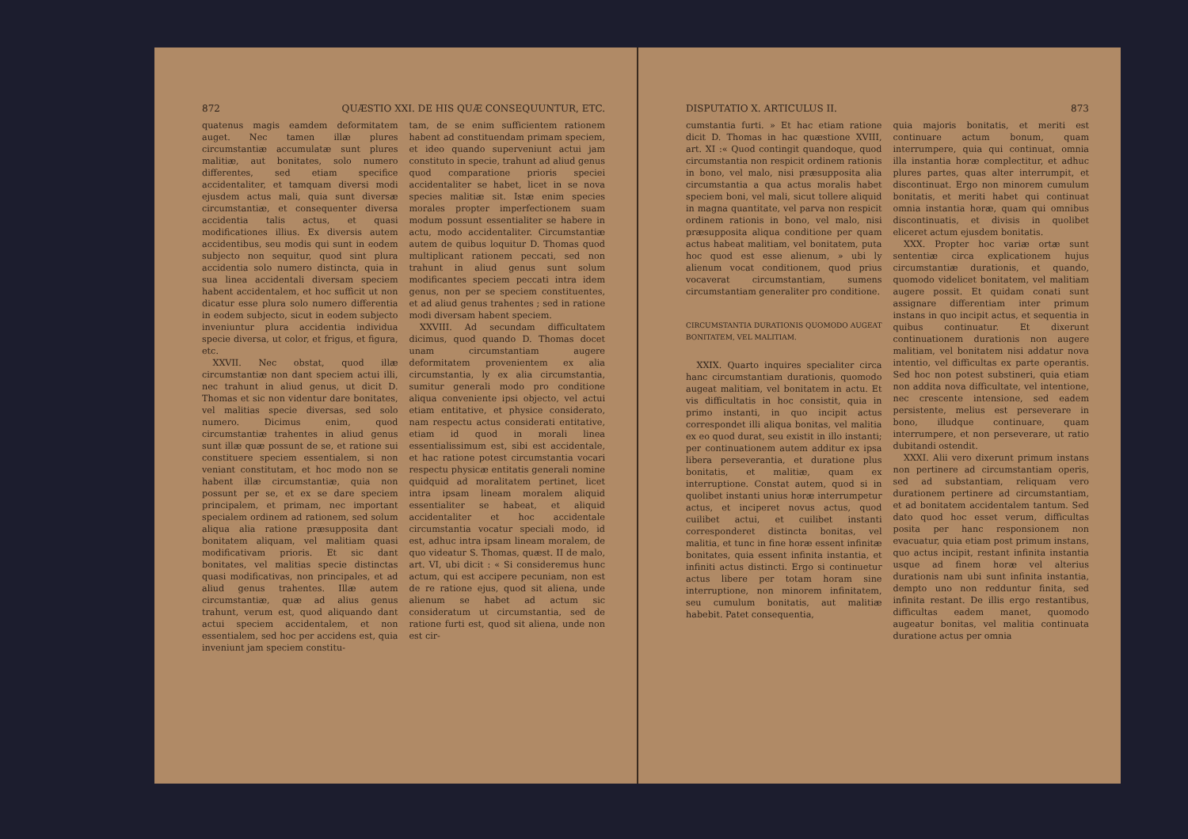872 QUÆSTIO XXI. DE HIS QUÆ CONSEQUUNTUR, ETC.
quatenus magis eamdem deformitatem auget. Nec tamen illæ plures circumstantiæ accumulatæ sunt plures malitiæ, aut bonitates, solo numero differentes, sed etiam specifice accidentaliter, et tamquam diversi modi ejusdem actus mali, quia sunt diversæ circumstantiæ, et consequenter diversa accidentia talis actus, et quasi modificationes illius. Ex diversis autem accidentibus, seu modis qui sunt in eodem subjecto non sequitur, quod sint plura accidentia solo numero distincta, quia in sua linea accidentali diversam speciem habent accidentalem, et hoc sufficit ut non dicatur esse plura solo numero differentia in eodem subjecto, sicut in eodem subjecto inveniuntur plura accidentia individua specie diversa, ut color, et frigus, et figura, etc.
XXVII. Nec obstat, quod illæ circumstantiæ non dant speciem actui illi, nec trahunt in aliud genus, ut dicit D. Thomas et sic non videntur dare bonitates, vel malitias specie diversas, sed solo numero. Dicimus enim, quod circumstantiæ trahentes in aliud genus sunt illæ quæ possunt de se, et ratione sui constituere speciem essentialem, si non veniant constitutam, et hoc modo non se habent illæ circumstantiæ, quia non possunt per se, et ex se dare speciem principalem, et primam, nec important specialem ordinem ad rationem, sed solum aliqua alia ratione præsupposita dant bonitatem aliquam, vel malitiam quasi modificativam prioris. Et sic dant bonitates, vel malitias specie distinctas quasi modificativas, non principales, et ad aliud genus trahentes. Illæ autem circumstantiæ, quæ ad alius genus trahunt, verum est, quod aliquando dant actui speciem accidentalem, et non essentialem, sed hoc per accidens est, quia inveniunt jam speciem constitu-
tam, de se enim sufficientem rationem habent ad constituendam primam speciem, et ideo quando superveniunt actui jam constituto in specie, trahunt ad aliud genus quod comparatione prioris speciei accidentaliter se habet, licet in se nova species malitiæ sit. Istæ enim species morales propter imperfectionem suam modum possunt essentialiter se habere in actu, modo accidentaliter. Circumstantiæ autem de quibus loquitur D. Thomas quod multiplicant rationem peccati, sed non trahunt in aliud genus sunt solum modificantes speciem peccati intra idem genus, non per se speciem constituentes, et ad aliud genus trahentes ; sed in ratione modi diversam habent speciem.
XXVIII. Ad secundam difficultatem dicimus, quod quando D. Thomas docet unam circumstantiam augere deformitatem provenientem ex alia circumstantia, ly ex alia circumstantia, sumitur generali modo pro conditione aliqua conveniente ipsi objecto, vel actui etiam entitative, et physice considerato, nam respectu actus considerati entitative, etiam id quod in morali linea essentialissimum est, sibi est accidentale, et hac ratione potest circumstantia vocari respectu physicæ entitatis generali nomine quidquid ad moralitatem pertinet, licet intra ipsam lineam moralem aliquid essentialiter se habeat, et aliquid accidentaliter et hoc accidentale circumstantia vocatur speciali modo, id est, adhuc intra ipsam lineam moralem, de quo videatur S. Thomas, quæst. II de malo, art. VI, ubi dicit : « Si consideremus hunc actum, qui est accipere pecuniam, non est de re ratione ejus, quod sit aliena, unde alienum se habet ad actum sic consideratum ut circumstantia, sed de ratione furti est, quod sit aliena, unde non est cir-
DISPUTATIO X. ARTICULUS II. 873
cumstantia furti. » Et hac etiam ratione dicit D. Thomas in hac quæstione XVIII, art. XI :« Quod contingit quandoque, quod circumstantia non respicit ordinem rationis in bono, vel malo, nisi præsupposita alia circumstantia a qua actus moralis habet speciem boni, vel mali, sicut tollere aliquid in magna quantitate, vel parva non respicit ordinem rationis in bono, vel malo, nisi præsupposita aliqua conditione per quam actus habeat malitiam, vel bonitatem, puta hoc quod est esse alienum, » ubi ly alienum vocat conditionem, quod prius vocaverat circumstantiam, sumens circumstantiam generaliter pro conditione.
CIRCUMSTANTIA DURATIONIS QUOMODO AUGEAT BONITATEM, VEL MALITIAM.
XXIX. Quarto inquires specialiter circa hanc circumstantiam durationis, quomodo augeat malitiam, vel bonitatem in actu. Et vis difficultatis in hoc consistit, quia in primo instanti, in quo incipit actus correspondet illi aliqua bonitas, vel malitia ex eo quod durat, seu existit in illo instanti; per continuationem autem additur ex ipsa libera perseverantia, et duratione plus bonitatis, et malitiæ, quam ex interruptione. Constat autem, quod si in quolibet instanti unius horæ interrumpetur actus, et inciperet novus actus, quod cuilibet actui, et cuilibet instanti corresponderet distincta bonitas, vel malitia, et tunc in fine horæ essent infinitæ bonitates, quia essent infinita instantia, et infiniti actus distincti. Ergo si continuetur actus libere per totam horam sine interruptione, non minorem infinitatem, seu cumulum bonitatis, aut malitiæ habebit. Patet consequentia,
quia majoris bonitatis, et meriti est continuare actum bonum, quam interrumpere, quia qui continuat, omnia illa instantia horæ complectitur, et adhuc plures partes, quas alter interrumpit, et discontinuat. Ergo non minorem cumulum bonitatis, et meriti habet qui continuat omnia instantia horæ, quam qui omnibus discontinuatis, et divisis in quolibet eliceret actum ejusdem bonitatis.
XXX. Propter hoc variæ ortæ sunt sententiæ circa explicationem hujus circumstantiæ durationis, et quando, quomodo videlicet bonitatem, vel malitiam augere possit. Et quidam conati sunt assignare differentiam inter primum instans in quo incipit actus, et sequentia in quibus continuatur. Et dixerunt continuationem durationis non augere malitiam, vel bonitatem nisi addatur nova intentio, vel difficultas ex parte operantis. Sed hoc non potest substineri, quia etiam non addita nova difficultate, vel intentione, nec crescente intensione, sed eadem persistente, melius est perseverare in bono, illudque continuare, quam interrumpere, et non perseverare, ut ratio dubitandi ostendit.
XXXI. Alii vero dixerunt primum instans non pertinere ad circumstantiam operis, sed ad substantiam, reliquam vero durationem pertinere ad circumstantiam, et ad bonitatem accidentalem tantum. Sed dato quod hoc esset verum, difficultas posita per hanc responsionem non evacuatur, quia etiam post primum instans, quo actus incipit, restant infinita instantia usque ad finem horæ vel alterius durationis nam ubi sunt infinita instantia, dempto uno non redduntur finita, sed infinita restant. De illis ergo restantibus, difficultas eadem manet, quomodo augeatur bonitas, vel malitia continuata duratione actus per omnia